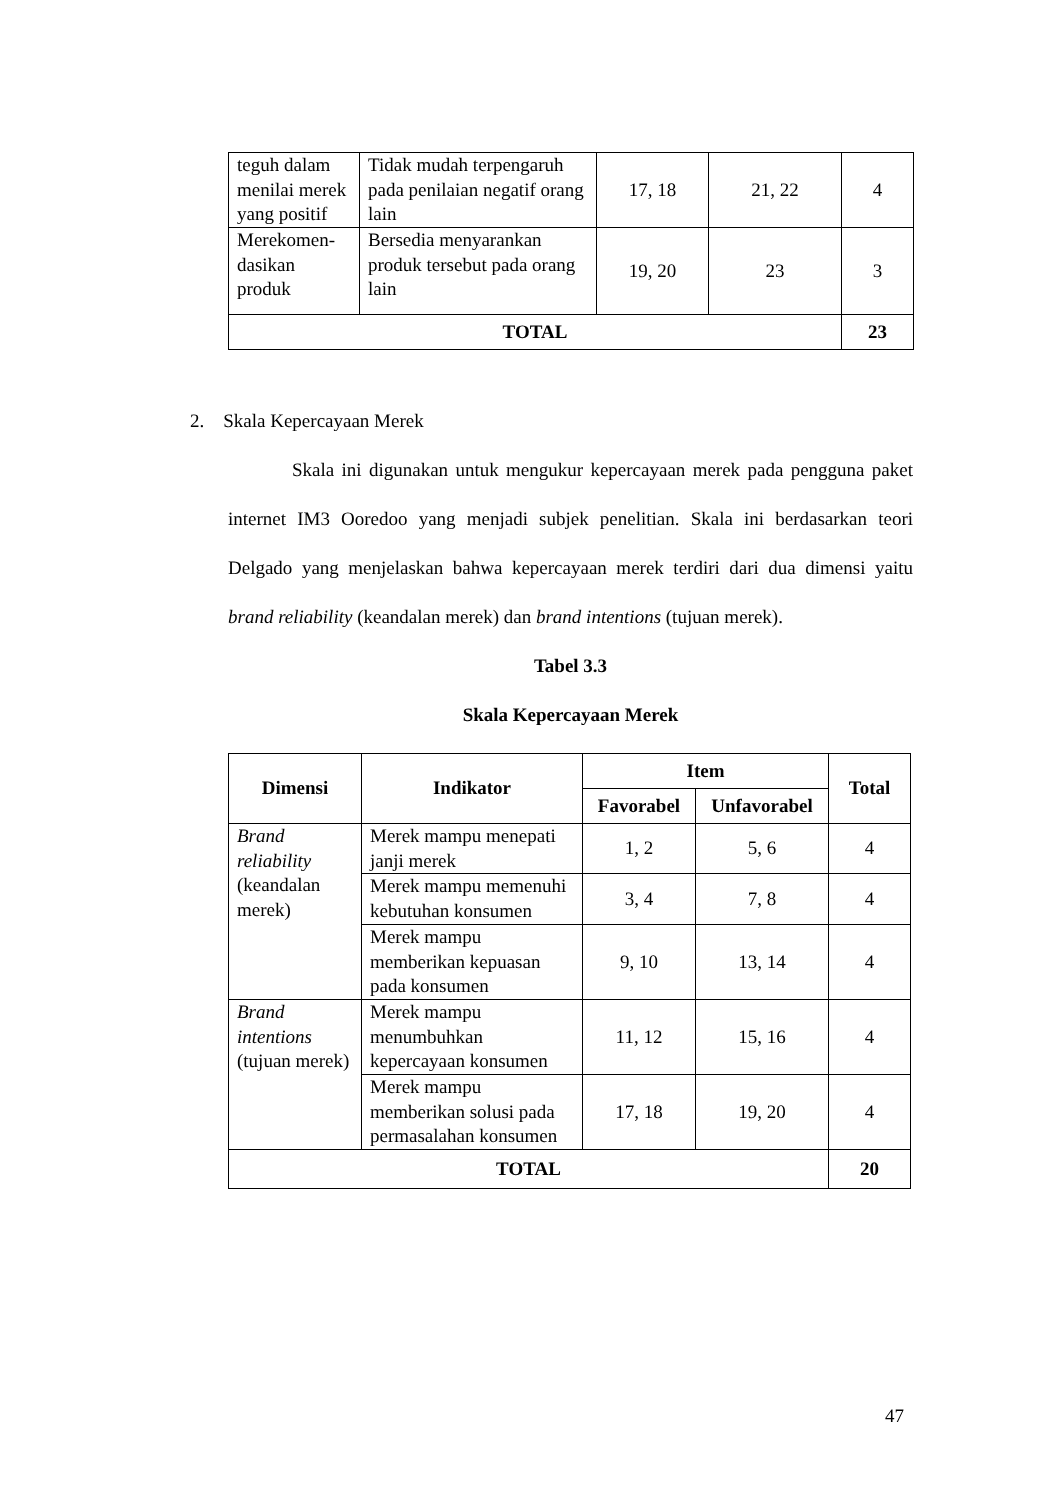| teguh dalam menilai merek yang positif | Tidak mudah terpengaruh pada penilaian negatif orang lain | 17, 18 | 21, 22 | 4 |
| Merekomen-dasikan produk | Bersedia menyarankan produk tersebut pada orang lain | 19, 20 | 23 | 3 |
| TOTAL | | | | 23 |
2. Skala Kepercayaan Merek
Skala ini digunakan untuk mengukur kepercayaan merek pada pengguna paket internet IM3 Ooredoo yang menjadi subjek penelitian. Skala ini berdasarkan teori Delgado yang menjelaskan bahwa kepercayaan merek terdiri dari dua dimensi yaitu brand reliability (keandalan merek) dan brand intentions (tujuan merek).
Tabel 3.3
Skala Kepercayaan Merek
| Dimensi | Indikator | Item | | Total |
| --- | --- | --- | --- | --- |
| | | Favorabel | Unfavorabel | |
| Brand reliability (keandalan merek) | Merek mampu menepati janji merek | 1, 2 | 5, 6 | 4 |
| | Merek mampu memenuhi kebutuhan konsumen | 3, 4 | 7, 8 | 4 |
| | Merek mampu memberikan kepuasan pada konsumen | 9, 10 | 13, 14 | 4 |
| Brand intentions (tujuan merek) | Merek mampu menumbuhkan kepercayaan konsumen | 11, 12 | 15, 16 | 4 |
| | Merek mampu memberikan solusi pada permasalahan konsumen | 17, 18 | 19, 20 | 4 |
| TOTAL | | | | 20 |
47